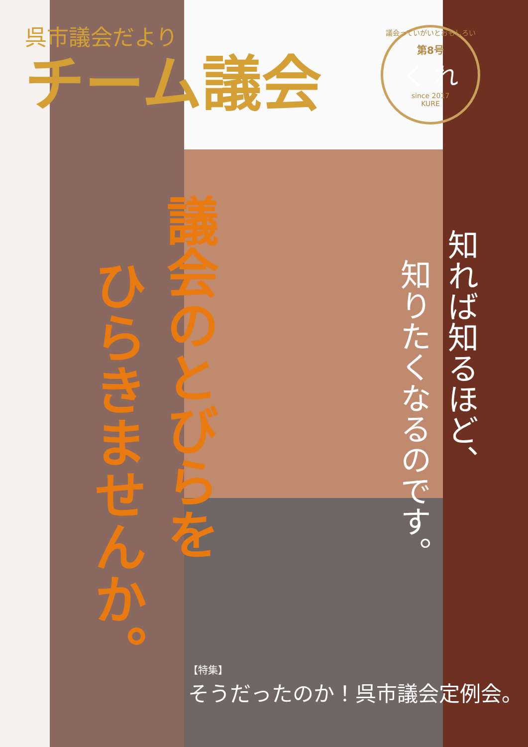呉市議会だより
チーム議会
議会っていがいとおもしろい
第8号
く れ
since 2017
KURE
議会のとびらを
ひらきませんか。
知れば知るほど、
知りたくなるのです。
【特集】
そうだったのか！呉市議会定例会。